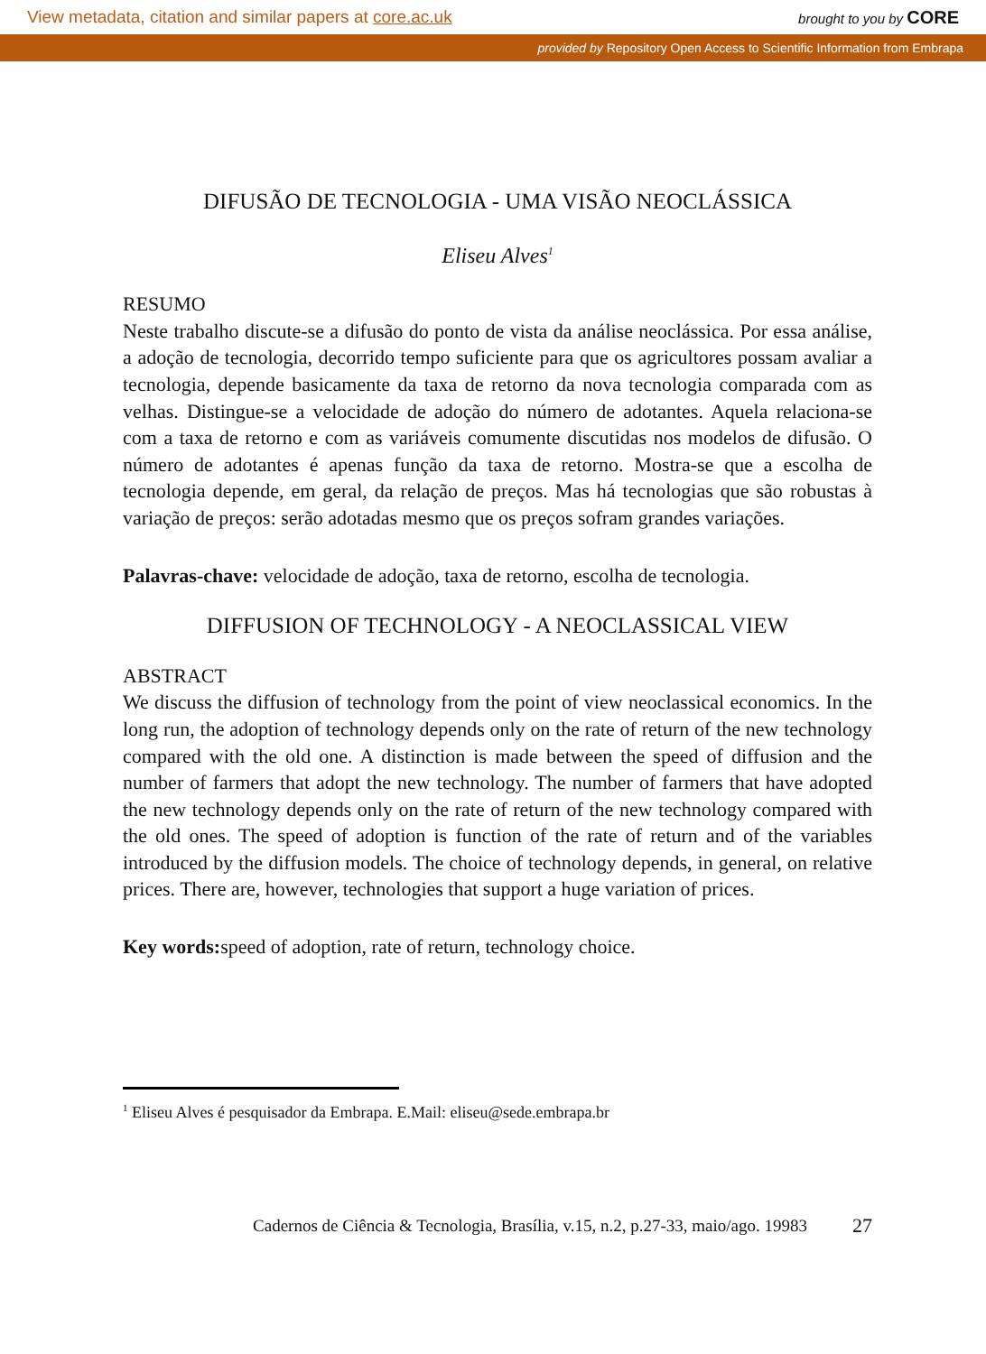View metadata, citation and similar papers at core.ac.uk brought to you by CORE
provided by Repository Open Access to Scientific Information from Embrapa
DIFUSÃO DE TECNOLOGIA - UMA VISÃO NEOCLÁSSICA
Eliseu Alves<sup>1</sup>
RESUMO
Neste trabalho discute-se a difusão do ponto de vista da análise neoclássica. Por essa análise, a adoção de tecnologia, decorrido tempo suficiente para que os agricultores possam avaliar a tecnologia, depende basicamente da taxa de retorno da nova tecnologia comparada com as velhas. Distingue-se a velocidade de adoção do número de adotantes. Aquela relaciona-se com a taxa de retorno e com as variáveis comumente discutidas nos modelos de difusão. O número de adotantes é apenas função da taxa de retorno. Mostra-se que a escolha de tecnologia depende, em geral, da relação de preços. Mas há tecnologias que são robustas à variação de preços: serão adotadas mesmo que os preços sofram grandes variações.
Palavras-chave: velocidade de adoção, taxa de retorno, escolha de tecnologia.
DIFFUSION OF TECHNOLOGY - A NEOCLASSICAL VIEW
ABSTRACT
We discuss the diffusion of technology from the point of view neoclassical economics. In the long run, the adoption of technology depends only on the rate of return of the new technology compared with the old one. A distinction is made between the speed of diffusion and the number of farmers that adopt the new technology. The number of farmers that have adopted the new technology depends only on the rate of return of the new technology compared with the old ones. The speed of adoption is function of the rate of return and of the variables introduced by the diffusion models. The choice of technology depends, in general, on relative prices. There are, however, technologies that support a huge variation of prices.
Key words: speed of adoption, rate of return, technology choice.
<sup>1</sup> Eliseu Alves é pesquisador da Embrapa. E.Mail: eliseu@sede.embrapa.br
Cadernos de Ciência & Tecnologia, Brasília, v.15, n.2, p.27-33, maio/ago. 19983 27